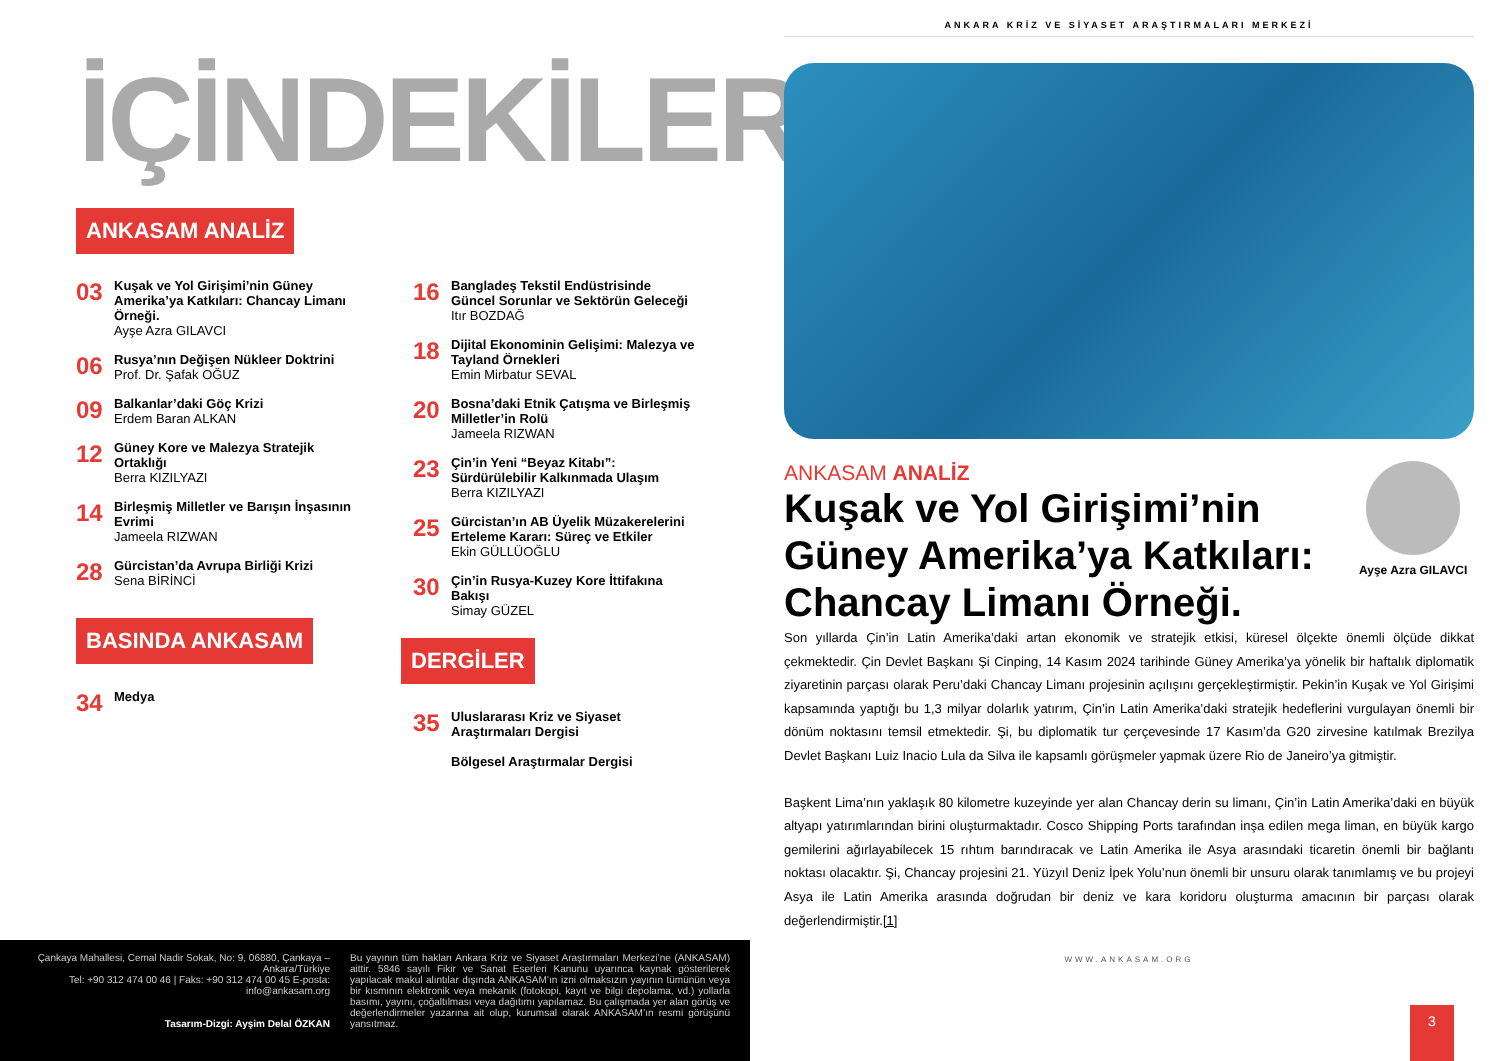İÇİNDEKİLER
ANKASAM ANALİZ
03 Kuşak ve Yol Girişimi’nin Güney Amerika’ya Katkıları: Chancay Limanı Örneği.
Ayşe Azra GILAVCI
06 Rusya’nın Değişen Nükleer Doktrini
Prof. Dr. Şafak OĞUZ
09 Balkanlar’daki Göç Krizi
Erdem Baran ALKAN
12 Güney Kore ve Malezya Stratejik Ortaklığı
Berra KIZILYAZI
14 Birleşmiş Milletler ve Barışın İnşasının Evrimi
Jameela RIZWAN
28 Gürcistan’da Avrupa Birliği Krizi
Sena BİRİNCİ
BASINDA ANKASAM
34 Medya
16 Bangladeş Tekstil Endüstrisinde Güncel Sorunlar ve Sektörün Geleceği
Itır BOZDAĞ
18 Dijital Ekonominin Gelişimi: Malezya ve Tayland Örnekleri
Emin Mirbatur SEVAL
20 Bosna’daki Etnik Çatışma ve Birleşmiş Milletler’in Rolü
Jameela RIZWAN
23 Çin’in Yeni “Beyaz Kitabı”: Sürdürülebilir Kalkınmada Ulaşım
Berra KIZILYAZI
25 Gürcistan’ın AB Üyelik Müzakerelerini Erteleme Kararı: Süreç ve Etkiler
Ekin GÜLLÜOĞLU
30 Çin’in Rusya-Kuzey Kore İttifakına Bakışı
Simay GÜZEL
DERGİLER
35 Uluslararası Kriz ve Siyaset Araştırmaları Dergisi
Bölgesel Araştırmalar Dergisi
Çankaya Mahallesi, Cemal Nadir Sokak, No: 9, 06880, Çankaya – Ankara/Türkiye
Tel: +90 312 474 00 46 | Faks: +90 312 474 00 45 E-posta: info@ankasam.org
Tasarım-Dizgi: Ayşim Delal ÖZKAN
Bu yayının tüm hakları Ankara Kriz ve Siyaset Araştırmaları Merkezi’ne (ANKASAM) aittir. 5846 sayılı Fikir ve Sanat Eserleri Kanunu uyarınca kaynak gösterilerek yapılacak makul alıntılar dışında ANKASAM’ın izni olmaksızın yayının tümünün veya bir kısmının elektronik veya mekanik (fotokopi, kayıt ve bilgi depolama, vd.) yollarla basımı, yayını, çoğaltılması veya dağıtımı yapılamaz. Bu çalışmada yer alan görüş ve değerlendirmeler yazarına ait olup, kurumsal olarak ANKASAM’ın resmi görüşünü yansıtmaz.
ANKARA KRİZ VE SİYASET ARAŞTIRMALARI MERKEZİ
ANKASAM ANALİZ
Kuşak ve Yol Girişimi’nin Güney Amerika’ya Katkıları: Chancay Limanı Örneği.
Ayşe Azra GILAVCI
Son yıllarda Çin’in Latin Amerika’daki artan ekonomik ve stratejik etkisi, küresel ölçekte önemli ölçüde dikkat çekmektedir. Çin Devlet Başkanı Şi Cinping, 14 Kasım 2024 tarihinde Güney Amerika’ya yönelik bir haftalık diplomatik ziyaretinin parçası olarak Peru’daki Chancay Limanı projesinin açılışını gerçekleştirmiştir. Pekin’in Kuşak ve Yol Girişimi kapsamında yaptığı bu 1,3 milyar dolarlık yatırım, Çin’in Latin Amerika’daki stratejik hedeflerini vurgulayan önemli bir dönüm noktasını temsil etmektedir. Şi, bu diplomatik tur çerçevesinde 17 Kasım’da G20 zirvesine katılmak Brezilya Devlet Başkanı Luiz Inacio Lula da Silva ile kapsamlı görüşmeler yapmak üzere Rio de Janeiro’ya gitmiştir.
Başkent Lima’nın yaklaşık 80 kilometre kuzeyinde yer alan Chancay derin su limanı, Çin’in Latin Amerika’daki en büyük altyapı yatırımlarından birini oluşturmaktadır. Cosco Shipping Ports tarafından inşa edilen mega liman, en büyük kargo gemilerini ağırlayabilecek 15 rıhtım barındıracak ve Latin Amerika ile Asya arasındaki ticaretin önemli bir bağlantı noktası olacaktır. Şi, Chancay projesini 21. Yüzyıl Deniz İpek Yolu’nun önemli bir unsuru olarak tanımlamış ve bu projeyi Asya ile Latin Amerika arasında doğrudan bir deniz ve kara koridoru oluşturma amacının bir parçası olarak değerlendirmiştir.[1]
WWW.ANKASAM.ORG
3